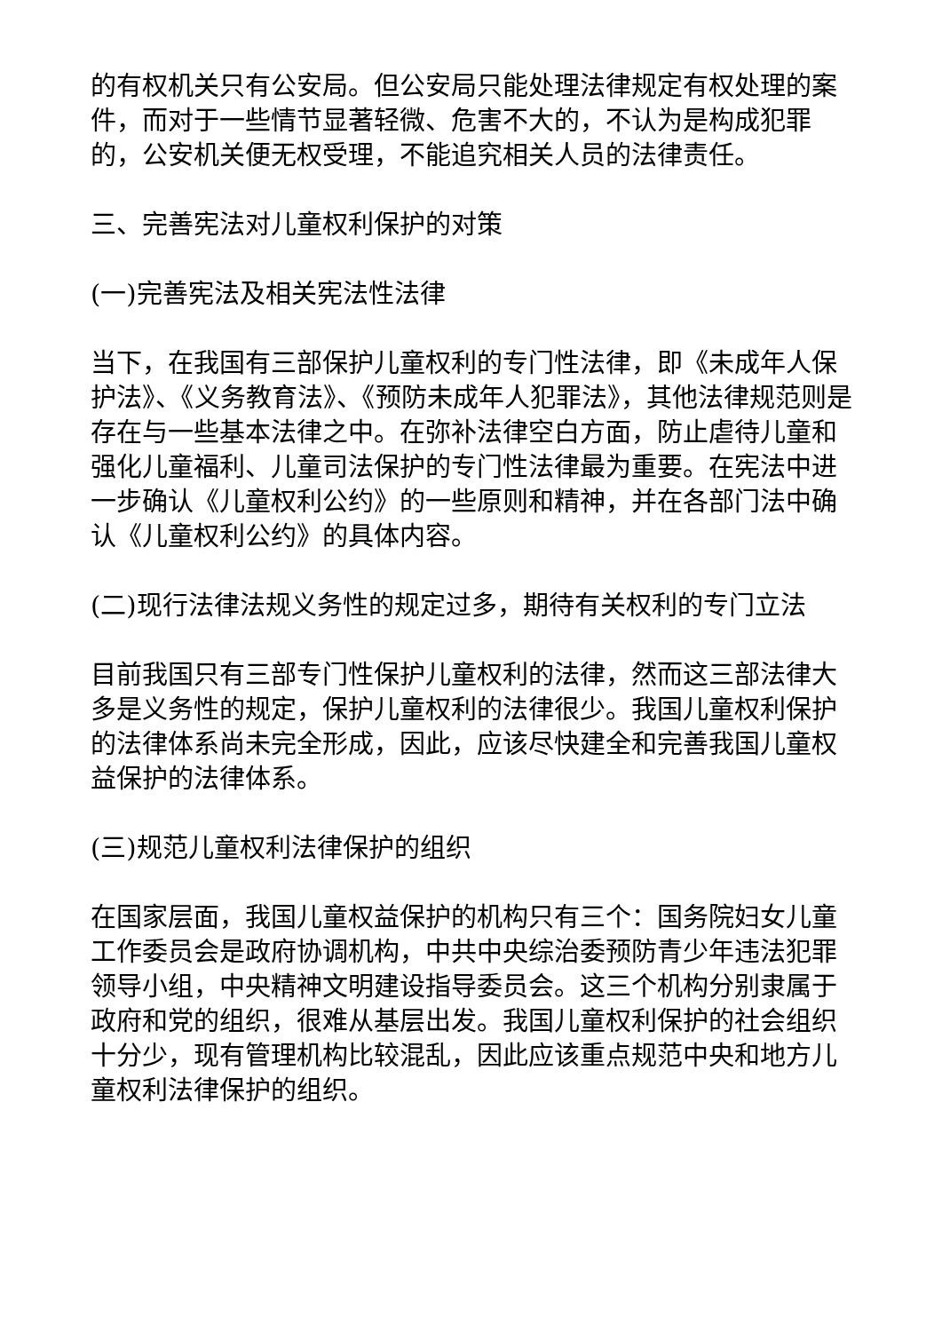的有权机关只有公安局。但公安局只能处理法律规定有权处理的案件，而对于一些情节显著轻微、危害不大的，不认为是构成犯罪的，公安机关便无权受理，不能追究相关人员的法律责任。
三、完善宪法对儿童权利保护的对策
(一)完善宪法及相关宪法性法律
当下，在我国有三部保护儿童权利的专门性法律，即《未成年人保护法》、《义务教育法》、《预防未成年人犯罪法》，其他法律规范则是存在与一些基本法律之中。在弥补法律空白方面，防止虐待儿童和强化儿童福利、儿童司法保护的专门性法律最为重要。在宪法中进一步确认《儿童权利公约》的一些原则和精神，并在各部门法中确认《儿童权利公约》的具体内容。
(二)现行法律法规义务性的规定过多，期待有关权利的专门立法
目前我国只有三部专门性保护儿童权利的法律，然而这三部法律大多是义务性的规定，保护儿童权利的法律很少。我国儿童权利保护的法律体系尚未完全形成，因此，应该尽快建全和完善我国儿童权益保护的法律体系。
(三)规范儿童权利法律保护的组织
在国家层面，我国儿童权益保护的机构只有三个：国务院妇女儿童工作委员会是政府协调机构，中共中央综治委预防青少年违法犯罪领导小组，中央精神文明建设指导委员会。这三个机构分别隶属于政府和党的组织，很难从基层出发。我国儿童权利保护的社会组织十分少，现有管理机构比较混乱，因此应该重点规范中央和地方儿童权利法律保护的组织。